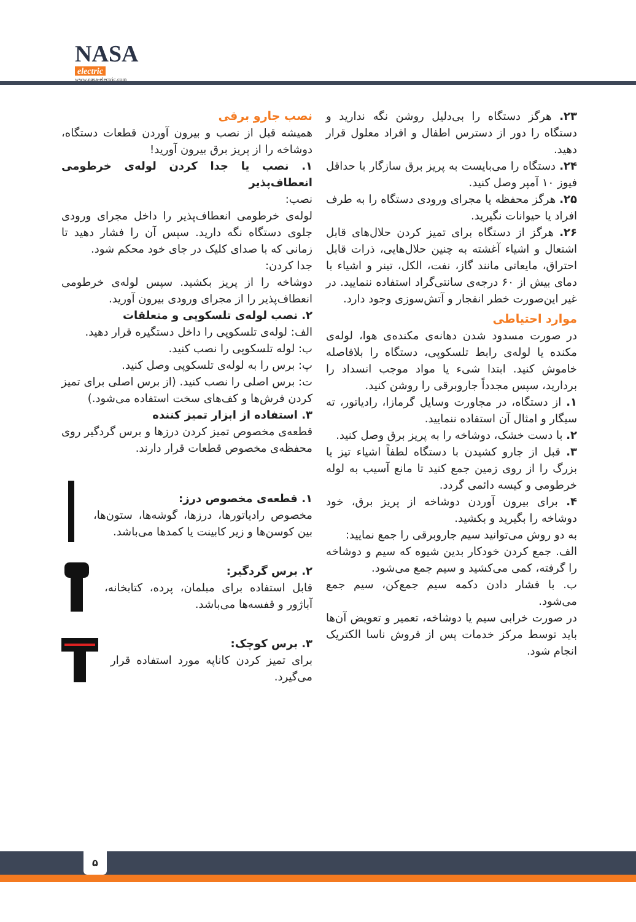NASA
electric
www.nasa-electric.com
۲۳. هرگز دستگاه را بی‌دلیل روشن نگه ندارید و دستگاه را دور از دسترس اطفال و افراد معلول قرار دهید.
۲۴. دستگاه را می‌بایست به پریز برق سازگار با حداقل فیوز ۱۰ آمپر وصل کنید.
۲۵. هرگز محفظه یا مجرای ورودی دستگاه را به طرف افراد یا حیوانات نگیرید.
۲۶. هرگز از دستگاه برای تمیز کردن حلال‌های قابل اشتعال و اشیاء آغشته به چنین حلال‌هایی، ذرات قابل احتراق، مایعاتی مانند گاز، نفت، الکل، تینر و اشیاء با دمای بیش از ۶۰ درجه‌ی سانتی‌گراد استفاده ننمایید. در غیر این‌صورت خطر انفجار و آتش‌سوزی وجود دارد.
موارد احتیاطی
در صورت مسدود شدن دهانه‌ی مکنده‌ی هوا، لوله‌ی مکنده یا لوله‌ی رابط تلسکوپی، دستگاه را بلافاصله خاموش کنید. ابتدا شیء یا مواد موجب انسداد را بردارید، سپس مجدداً جاروبرقی را روشن کنید.
۱. از دستگاه، در مجاورت وسایل گرمازا، رادیاتور، ته سیگار و امثال آن استفاده ننمایید.
۲. با دست خشک، دوشاخه را به پریز برق وصل کنید.
۳. قبل از جارو کشیدن با دستگاه لطفاً اشیاء تیز یا بزرگ را از روی زمین جمع کنید تا مانع آسیب به لوله خرطومی و کیسه دائمی گردد.
۴. برای بیرون آوردن دوشاخه از پریز برق، خود دوشاخه را بگیرید و بکشید.
به دو روش می‌توانید سیم جاروبرقی را جمع نمایید:
الف. جمع کردن خودکار بدین شیوه که سیم و دوشاخه را گرفته، کمی می‌کشید و سیم جمع می‌شود.
ب. با فشار دادن دکمه سیم جمع‌کن، سیم جمع می‌شود.
در صورت خرابی سیم یا دوشاخه، تعمیر و تعویض آن‌ها باید توسط مرکز خدمات پس از فروش ناسا الکتریک انجام شود.
نصب جارو برقی
همیشه قبل از نصب و بیرون آوردن قطعات دستگاه، دوشاخه را از پریز برق بیرون آورید!
۱. نصب یا جدا کردن لوله‌ی خرطومی انعطاف‌پذیر
نصب:
لوله‌ی خرطومی انعطاف‌پذیر را داخل مجرای ورودی جلوی دستگاه نگه دارید. سپس آن را فشار دهید تا زمانی که با صدای کلیک در جای خود محکم شود.
جدا کردن:
دوشاخه را از پریز بکشید. سپس لوله‌ی خرطومی انعطاف‌پذیر را از مجرای ورودی بیرون آورید.
۲. نصب لوله‌ی تلسکوپی و متعلقات
الف: لوله‌ی تلسکوپی را داخل دستگیره قرار دهید.
ب: لوله تلسکوپی را نصب کنید.
پ: برس را به لوله‌ی تلسکوپی وصل کنید.
ت: برس اصلی را نصب کنید. (از برس اصلی برای تمیز کردن فرش‌ها و کف‌های سخت استفاده می‌شود.)
۳. استفاده از ابزار تمیز کننده
قطعه‌ی مخصوص تمیز کردن درزها و برس گردگیر روی محفظه‌ی مخصوص قطعات قرار دارند.
۱. قطعه‌ی مخصوص درز:
مخصوص رادیاتورها، درزها، گوشه‌ها، ستون‌ها، بین کوسن‌ها و زیر کابینت یا کمدها می‌باشد.
۲. برس گردگیر:
قابل استفاده برای مبلمان، پرده، کتابخانه، آباژور و قفسه‌ها می‌باشد.
۳. برس کوچک:
برای تمیز کردن کاناپه مورد استفاده قرار می‌گیرد.
۵